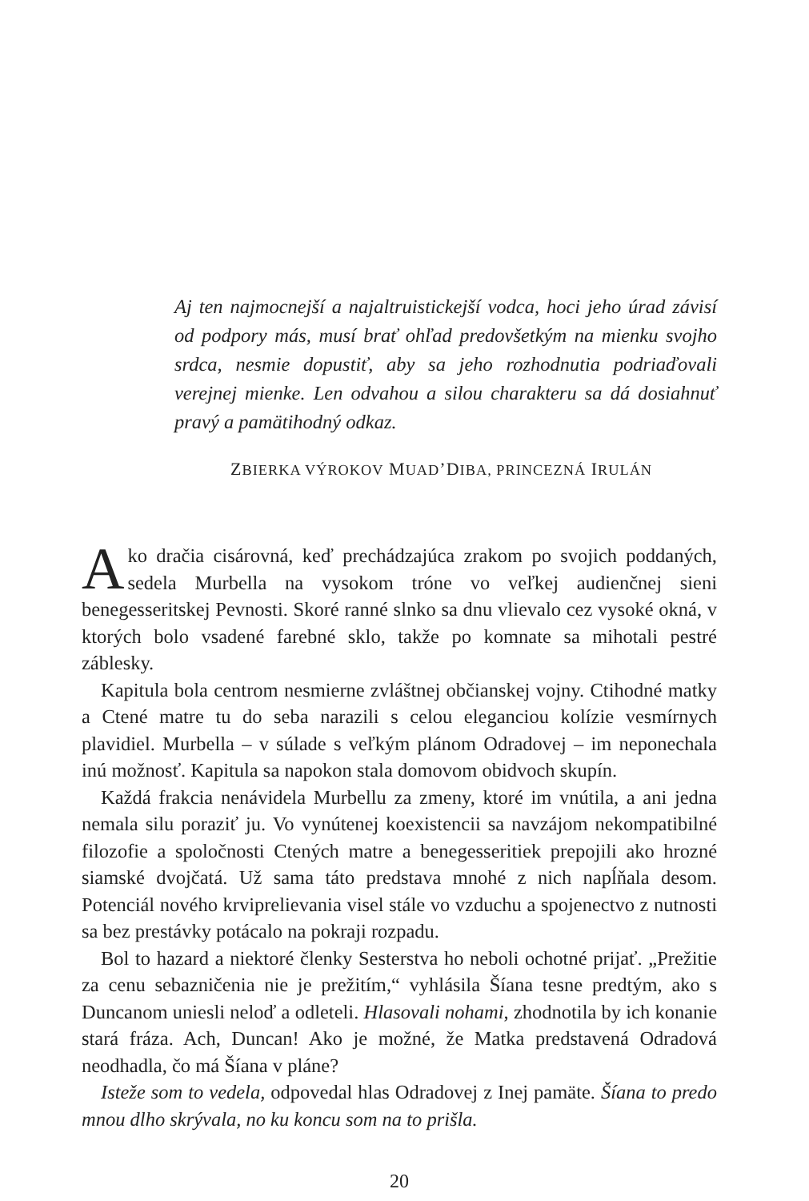Aj ten najmocnejší a najaltruistickejší vodca, hoci jeho úrad závisí od podpory más, musí brať ohľad predovšetkým na mienku svojho srdca, nesmie dopustiť, aby sa jeho rozhodnutia podriaďovali verejnej mienke. Len odvahou a silou charakteru sa dá dosiahnuť pravý a pamätihodný odkaz.
ZBIERKA VÝROKOV MUAD’DIBA, PRINCEZNÁ IRULÁN
Ako dračia cisárovná, keď prechádzajúca zrakom po svojich poddaných, sedela Murbella na vysokom tróne vo veľkej audienčnej sieni benegesseritskej Pevnosti. Skoré ranné slnko sa dnu vlievalo cez vysoké okná, v ktorých bolo vsadené farebné sklo, takže po komnate sa mihotali pestré záblesky.
Kapitula bola centrom nesmierne zvláštnej občianskej vojny. Ctihodné matky a Ctené matre tu do seba narazili s celou eleganciou kolízie vesmírnych plavidiel. Murbella – v súlade s veľkým plánom Odradovej – im neponechala inú možnosť. Kapitula sa napokon stala domovom obidvoch skupín.
Každá frakcia nenávidela Murbellu za zmeny, ktoré im vnútila, a ani jedna nemala silu poraziť ju. Vo vynútenej koexistencii sa navzájom nekompatibilné filozofie a spoločnosti Ctených matre a benegesseritiek prepojili ako hrozné siamské dvojčatá. Už sama táto predstava mnohé z nich napĺňala desom. Potenciál nového krviprelievania visel stále vo vzduchu a spojenectvo z nutnosti sa bez prestávky potácalo na pokraji rozpadu.
Bol to hazard a niektoré členky Sesterstva ho neboli ochotné prijať. „Prežitie za cenu sebazničenia nie je prežitím,“ vyhlásila Šíana tesne predtým, ako s Duncanom uniesli neloď a odleteli. Hlasovali nohami, zhodnotila by ich konanie stará fráza. Ach, Duncan! Ako je možné, že Matka predstavená Odradová neodhadla, čo má Šíana v pláne?
Isteže som to vedela, odpovedal hlas Odradovej z Inej pamäte. Šíana to predo mnou dlho skrývala, no ku koncu som na to prišla.
20